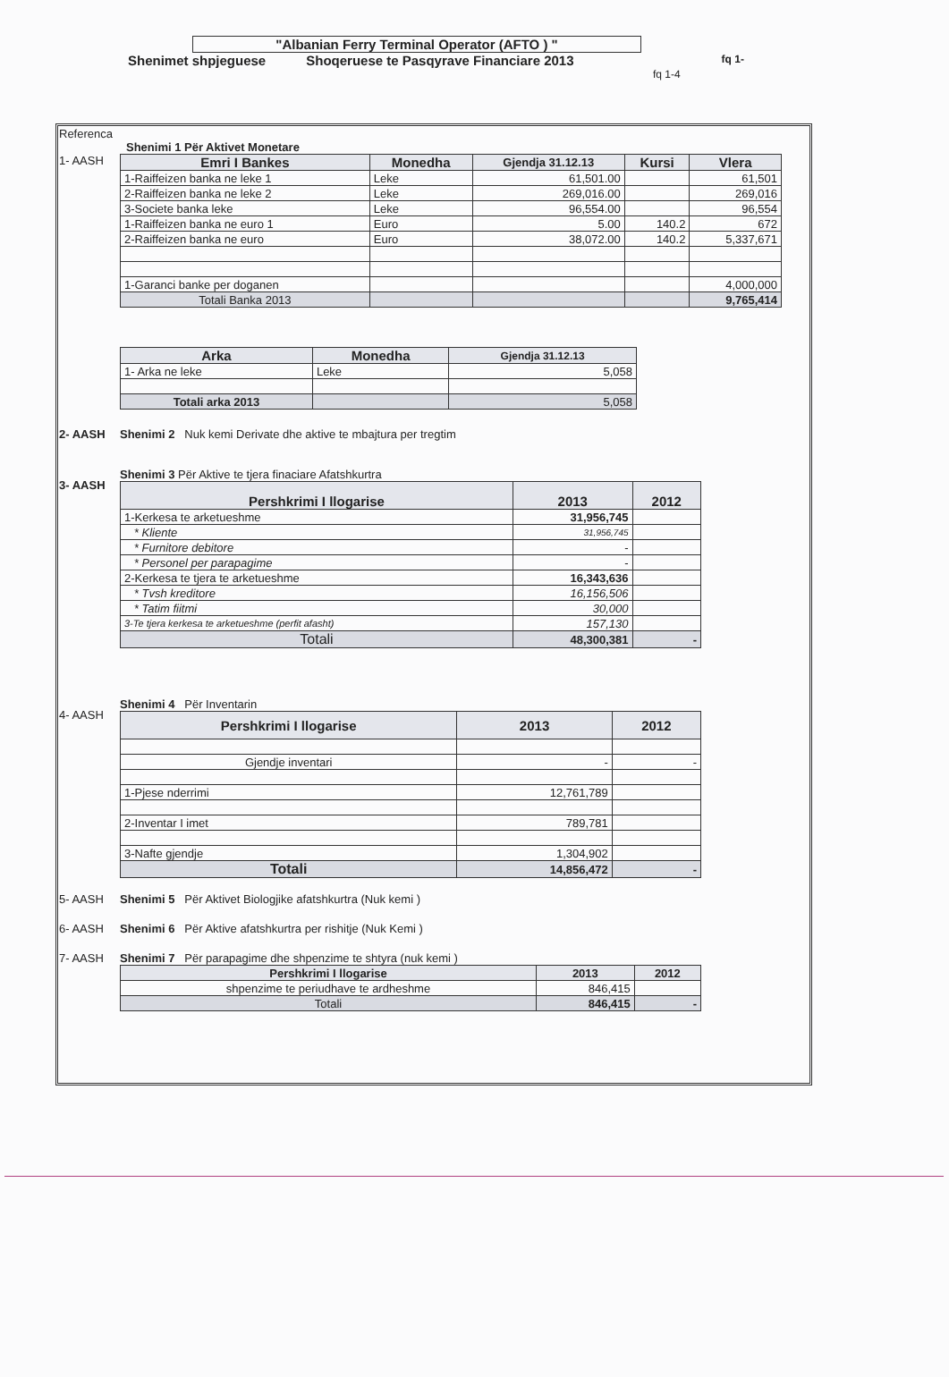"Albanian Ferry Terminal Operator (AFTO ) "
Shenimet shpjeguese Shoqeruese te Pasqyrave Financiare 2013 fq 1-
fq 1-4
Referenca
Shenimi 1 Për Aktivet Monetare
1- AASH
| Emri I Bankes | Monedha | Gjendja 31.12.13 | Kursi | Vlera |
| --- | --- | --- | --- | --- |
| 1-Raiffeizen banka ne leke 1 | Leke | 61,501.00 | | 61,501 |
| 2-Raiffeizen banka ne leke 2 | Leke | 269,016.00 | | 269,016 |
| 3-Societe banka leke | Leke | 96,554.00 | | 96,554 |
| 1-Raiffeizen banka ne euro 1 | Euro | 5.00 | 140.2 | 672 |
| 2-Raiffeizen banka ne euro | Euro | 38,072.00 | 140.2 | 5,337,671 |
| 1-Garanci banke per doganen | | | | 4,000,000 |
| Totali Banka 2013 | | | | 9,765,414 |
| Arka | Monedha | Gjendja 31.12.13 |
| --- | --- | --- |
| 1- Arka ne leke | Leke | 5,058 |
| Totali arka 2013 | | 5,058 |
2- AASH Shenimi 2 Nuk kemi Derivate dhe aktive te mbajtura per tregtim
3- AASH
Shenimi 3 Për Aktive te tjera finaciare Afatshkurtra
| Pershkrimi I llogarise | 2013 | 2012 |
| --- | --- | --- |
| 1-Kerkesa te arketueshme | 31,956,745 | |
| * Kliente | 31,956,745 | |
| * Furnitore debitore | - | |
| * Personel per parapagime | - | |
| 2-Kerkesa te tjera te arketueshme | 16,343,636 | |
| * Tvsh kreditore | 16,156,506 | |
| * Tatim fiitmi | 30,000 | |
| 3-Te tjera kerkesa te arketueshme (perfit afasht) | 157,130 | |
| Totali | 48,300,381 | - |
4- AASH
Shenimi 4 Për Inventarin
| Pershkrimi I llogarise | 2013 | 2012 |
| --- | --- | --- |
| Gjendje inventari | - | - |
| 1-Pjese nderrimi | 12,761,789 | |
| 2-Inventar I imet | 789,781 | |
| 3-Nafte gjendje | 1,304,902 | |
| Totali | 14,856,472 | - |
5- AASH Shenimi 5 Për Aktivet Biologjike afatshkurtra (Nuk kemi )
6- AASH Shenimi 6 Për Aktive afatshkurtra per rishitje (Nuk Kemi )
7- AASH Shenimi 7 Për parapagime dhe shpenzime te shtyra (nuk kemi )
| Pershkrimi I llogarise | 2013 | 2012 |
| --- | --- | --- |
| shpenzime te periudhave te ardheshme | 846,415 | |
| Totali | 846,415 | - |